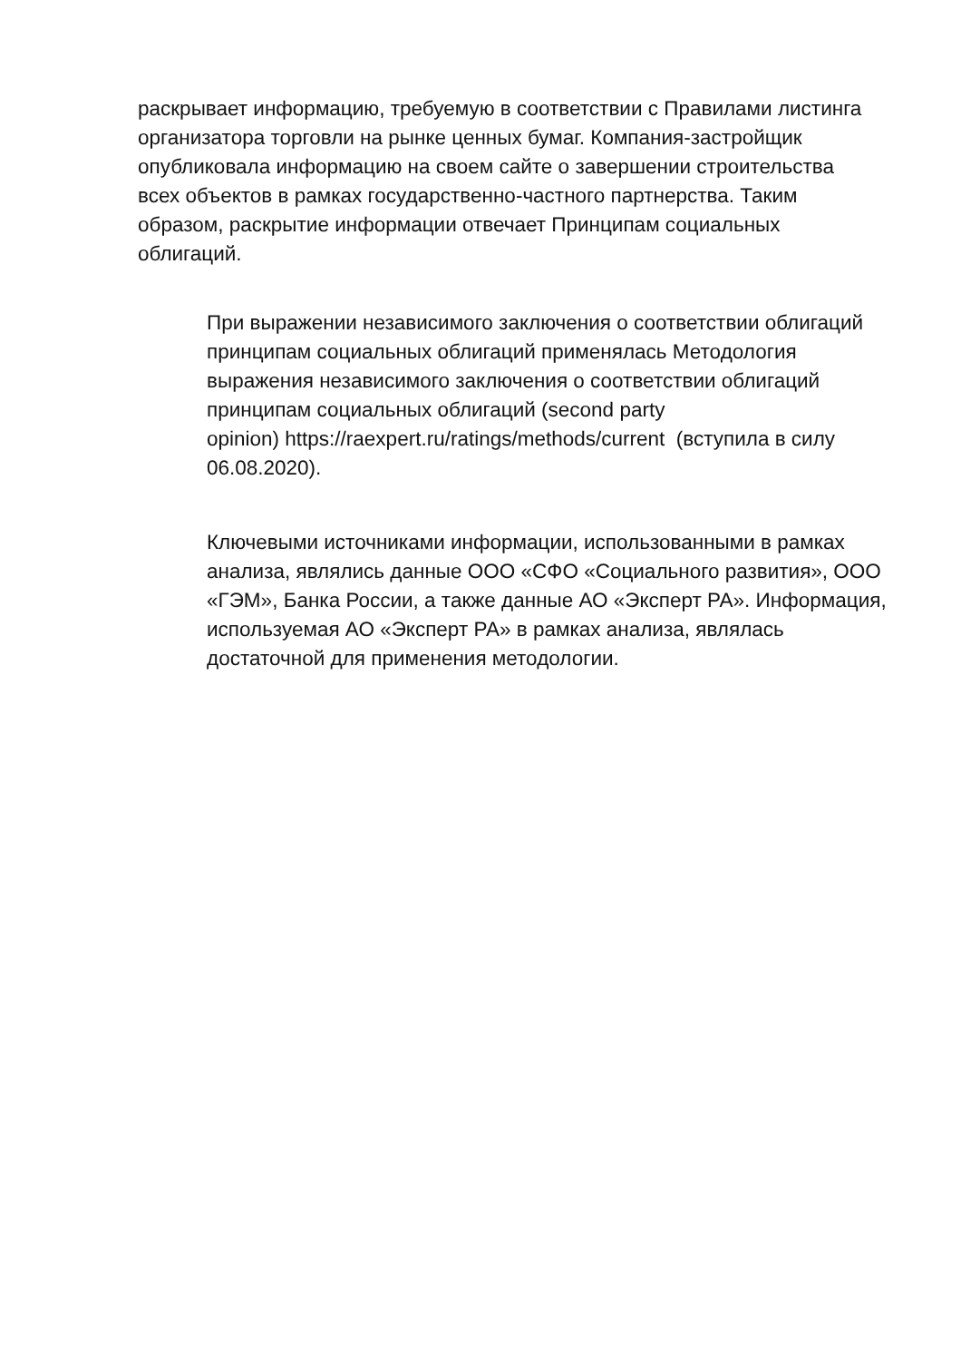раскрывает информацию, требуемую в соответствии с Правилами листинга организатора торговли на рынке ценных бумаг. Компания-застройщик опубликовала информацию на своем сайте о завершении строительства всех объектов в рамках государственно-частного партнерства. Таким образом, раскрытие информации отвечает Принципам социальных облигаций.
При выражении независимого заключения о соответствии облигаций принципам социальных облигаций применялась Методология выражения независимого заключения о соответствии облигаций принципам социальных облигаций (second party
opinion) https://raexpert.ru/ratings/methods/current (вступила в силу 06.08.2020).
Ключевыми источниками информации, использованными в рамках анализа, являлись данные ООО «СФО «Социального развития», ООО «ГЭМ», Банка России, а также данные АО «Эксперт РА». Информация, используемая АО «Эксперт РА» в рамках анализа, являлась достаточной для применения методологии.